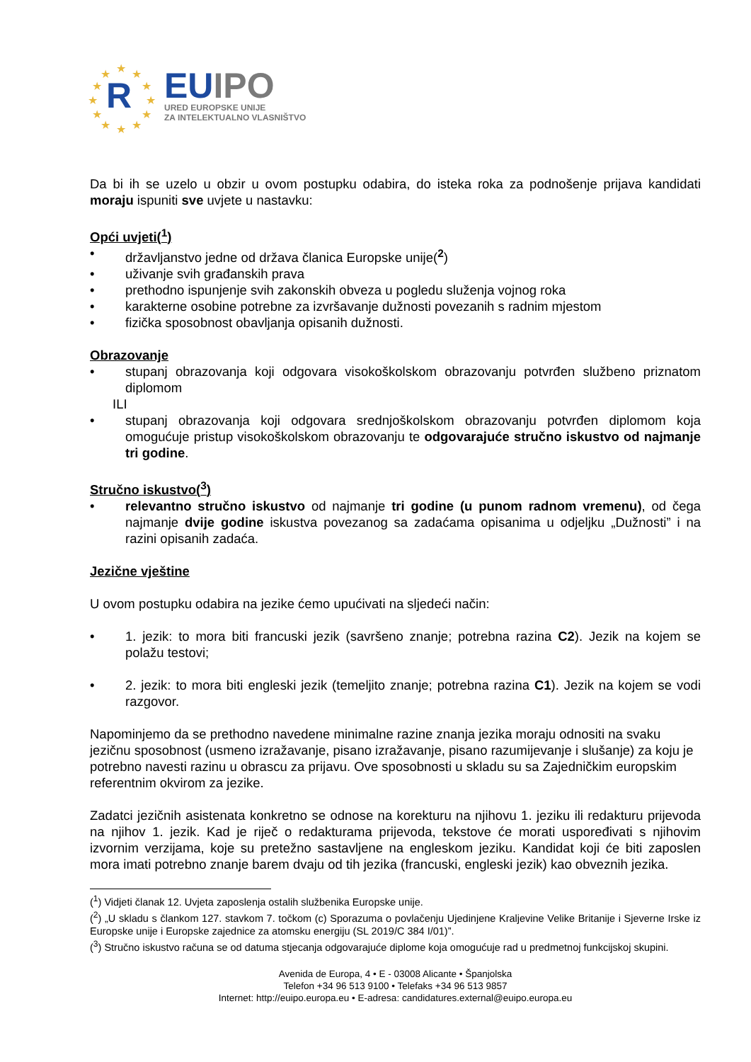★ ★ ★
★ ★
★ ★
★ ★
★ ★ ★
R
EU IPO
URED EUROPSKE UNIJE
ZA INTELEKTUALNO VLASNIŠTVO
Da bi ih se uzelo u obzir u ovom postupku odabira, do isteka roka za podnošenje prijava kandidati moraju ispuniti sve uvjete u nastavku:
Opći uvjeti(<sup>1</sup>)
• državljanstvo jedne od država članica Europske unije(<sup>2</sup>)
• uživanje svih građanskih prava
• prethodno ispunjenje svih zakonskih obveza u pogledu služenja vojnog roka
• karakterne osobine potrebne za izvršavanje dužnosti povezanih s radnim mjestom
• fizička sposobnost obavljanja opisanih dužnosti.
Obrazovanje
• stupanj obrazovanja koji odgovara visokoškolskom obrazovanju potvrđen službeno priznatom diplomom
ILI
• stupanj obrazovanja koji odgovara srednjoškolskom obrazovanju potvrđen diplomom koja omogućuje pristup visokoškolskom obrazovanju te odgovarajuće stručno iskustvo od najmanje tri godine.
Stručno iskustvo(<sup>3</sup>)
• relevantno stručno iskustvo od najmanje tri godine (u punom radnom vremenu), od čega najmanje dvije godine iskustva povezanog sa zadaćama opisanima u odjeljku „Dužnosti” i na razini opisanih zadaća.
Jezične vještine
U ovom postupku odabira na jezike ćemo upućivati na sljedeći način:
• 1. jezik: to mora biti francuski jezik (savršeno znanje; potrebna razina C2). Jezik na kojem se polažu testovi;
• 2. jezik: to mora biti engleski jezik (temeljito znanje; potrebna razina C1). Jezik na kojem se vodi razgovor.
Napominjemo da se prethodno navedene minimalne razine znanja jezika moraju odnositi na svaku jezičnu sposobnost (usmeno izražavanje, pisano izražavanje, pisano razumijevanje i slušanje) za koju je potrebno navesti razinu u obrascu za prijavu. Ove sposobnosti u skladu su sa Zajedničkim europskim referentnim okvirom za jezike.
Zadatci jezičnih asistenata konkretno se odnose na korekturu na njihovu 1. jeziku ili redakturu prijevoda na njihov 1. jezik. Kad je riječ o redakturama prijevoda, tekstove će morati uspoređivati s njihovim izvornim verzijama, koje su pretežno sastavljene na engleskom jeziku. Kandidat koji će biti zaposlen mora imati potrebno znanje barem dvaju od tih jezika (francuski, engleski jezik) kao obveznih jezika.
(<sup>1</sup>) Vidjeti članak 12. Uvjeta zaposlenja ostalih službenika Europske unije.
(<sup>2</sup>) „U skladu s člankom 127. stavkom 7. točkom (c) Sporazuma o povlačenju Ujedinjene Kraljevine Velike Britanije i Sjeverne Irske iz Europske unije i Europske zajednice za atomsku energiju (SL 2019/C 384 I/01)”.
(<sup>3</sup>) Stručno iskustvo računa se od datuma stjecanja odgovarajuće diplome koja omogućuje rad u predmetnoj funkcijskoj skupini.
Avenida de Europa, 4 • E - 03008 Alicante • Španjolska
Telefon +34 96 513 9100 • Telefaks +34 96 513 9857
Internet: http://euipo.europa.eu • E-adresa: candidatures.external@euipo.europa.eu